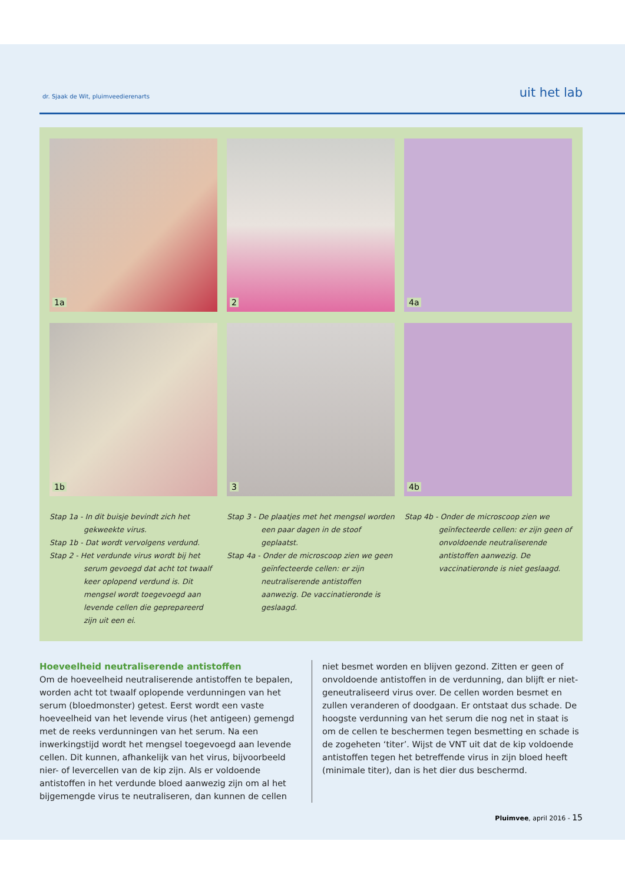dr. Sjaak de Wit, pluimveedierenarts uit het lab
1a
2
4a
1b
3
4b
Stap 1a - In dit buisje bevindt zich het gekweekte virus.
Stap 1b - Dat wordt vervolgens verdund.
Stap 2 - Het verdunde virus wordt bij het serum gevoegd dat acht tot twaalf keer oplopend verdund is. Dit mengsel wordt toegevoegd aan levende cellen die geprepareerd zijn uit een ei.
Stap 3 - De plaatjes met het mengsel worden een paar dagen in de stoof geplaatst.
Stap 4a - Onder de microscoop zien we geen geïnfecteerde cellen: er zijn neutraliserende antistoffen aanwezig. De vaccinatieronde is geslaagd.
Stap 4b - Onder de microscoop zien we geïnfecteerde cellen: er zijn geen of onvoldoende neutraliserende antistoffen aanwezig. De vaccinatieronde is niet geslaagd.
Hoeveelheid neutraliserende antistoffen
Om de hoeveelheid neutraliserende antistoffen te bepalen, worden acht tot twaalf oplopende verdunningen van het serum (bloedmonster) getest. Eerst wordt een vaste hoeveelheid van het levende virus (het antigeen) gemengd met de reeks verdunningen van het serum. Na een inwerkingstijd wordt het mengsel toegevoegd aan levende cellen. Dit kunnen, afhankelijk van het virus, bijvoorbeeld nier- of levercellen van de kip zijn. Als er voldoende antistoffen in het verdunde bloed aanwezig zijn om al het bijgemengde virus te neutraliseren, dan kunnen de cellen
niet besmet worden en blijven gezond. Zitten er geen of onvoldoende antistoffen in de verdunning, dan blijft er niet-geneutraliseerd virus over. De cellen worden besmet en zullen veranderen of doodgaan. Er ontstaat dus schade. De hoogste verdunning van het serum die nog net in staat is om de cellen te beschermen tegen besmetting en schade is de zogeheten ‘titer’. Wijst de VNT uit dat de kip voldoende antistoffen tegen het betreffende virus in zijn bloed heeft (minimale titer), dan is het dier dus beschermd.
Pluimvee, april 2016 - 15